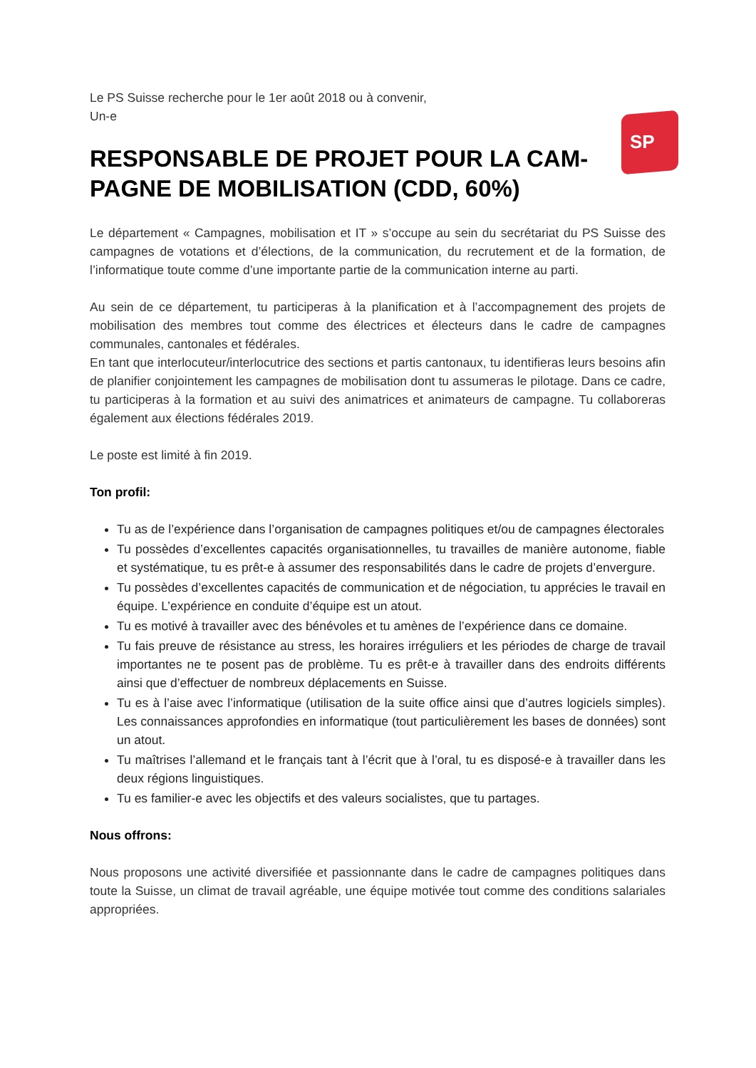SP
Le PS Suisse recherche pour le 1er août 2018 ou à convenir,
Un-e
RESPONSABLE DE PROJET POUR LA CAM-PAGNE DE MOBILISATION (CDD, 60%)
Le département « Campagnes, mobilisation et IT » s’occupe au sein du secrétariat du PS Suisse des campagnes de votations et d’élections, de la communication, du recrutement et de la formation, de l’informatique toute comme d’une importante partie de la communication interne au parti.
Au sein de ce département, tu participeras à la planification et à l’accompagnement des projets de mobilisation des membres tout comme des électrices et électeurs dans le cadre de campagnes communales, cantonales et fédérales.
En tant que interlocuteur/interlocutrice des sections et partis cantonaux, tu identifieras leurs besoins afin de planifier conjointement les campagnes de mobilisation dont tu assumeras le pilotage. Dans ce cadre, tu participeras à la formation et au suivi des animatrices et animateurs de campagne. Tu collaboreras également aux élections fédérales 2019.
Le poste est limité à fin 2019.
Ton profil:
Tu as de l’expérience dans l’organisation de campagnes politiques et/ou de campagnes électorales
Tu possèdes d’excellentes capacités organisationnelles, tu travailles de manière autonome, fiable et systématique, tu es prêt-e à assumer des responsabilités dans le cadre de projets d’envergure.
Tu possèdes d’excellentes capacités de communication et de négociation, tu apprécies le travail en équipe. L’expérience en conduite d’équipe est un atout.
Tu es motivé à travailler avec des bénévoles et tu amènes de l’expérience dans ce domaine.
Tu fais preuve de résistance au stress, les horaires irréguliers et les périodes de charge de travail importantes ne te posent pas de problème. Tu es prêt-e à travailler dans des endroits différents ainsi que d’effectuer de nombreux déplacements en Suisse.
Tu es à l’aise avec l’informatique (utilisation de la suite office ainsi que d’autres logiciels simples). Les connaissances approfondies en informatique (tout particulièrement les bases de données) sont un atout.
Tu maîtrises l’allemand et le français tant à l’écrit que à l’oral, tu es disposé-e à travailler dans les deux régions linguistiques.
Tu es familier-e avec les objectifs et des valeurs socialistes, que tu partages.
Nous offrons:
Nous proposons une activité diversifiée et passionnante dans le cadre de campagnes politiques dans toute la Suisse, un climat de travail agréable, une équipe motivée tout comme des conditions salariales appropriées.